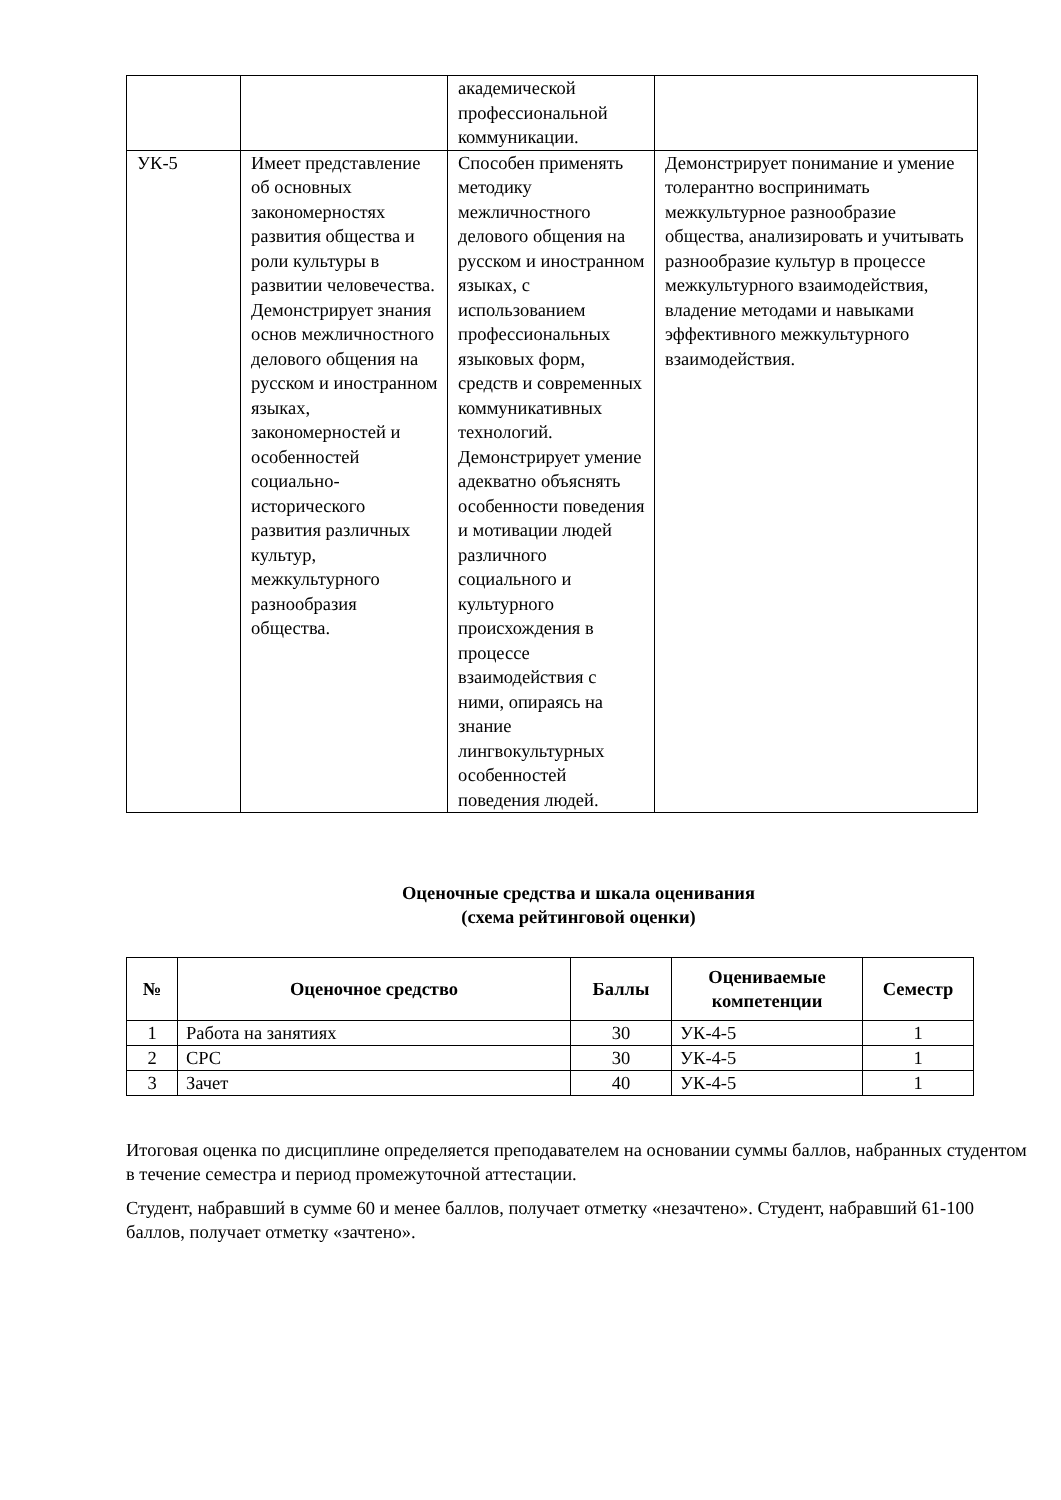| | | академической профессиональной коммуникации. | |
| УК-5 | Имеет представление об основных закономерностях развития общества и роли культуры в развитии человечества. Демонстрирует знания основ межличностного делового общения на русском и иностранном языках, закономерностей и особенностей социально-исторического развития различных культур, межкультурного разнообразия общества. | Способен применять методику межличностного делового общения на русском и иностранном языках, с использованием профессиональных языковых форм, средств и современных коммуникативных технологий. Демонстрирует умение адекватно объяснять особенности поведения и мотивации людей различного социального и культурного происхождения в процессе взаимодействия с ними, опираясь на знание лингвокультурных особенностей поведения людей. | Демонстрирует понимание и умение толерантно воспринимать межкультурное разнообразие общества, анализировать и учитывать разнообразие культур в процессе межкультурного взаимодействия, владение методами и навыками эффективного межкультурного взаимодействия. |
Оценочные средства и шкала оценивания
(схема рейтинговой оценки)
| № | Оценочное средство | Баллы | Оцениваемые компетенции | Семестр |
| --- | --- | --- | --- | --- |
| 1 | Работа на занятиях | 30 | УК-4-5 | 1 |
| 2 | СРС | 30 | УК-4-5 | 1 |
| 3 | Зачет | 40 | УК-4-5 | 1 |
Итоговая оценка по дисциплине определяется преподавателем на основании суммы баллов, набранных студентом в течение семестра и период промежуточной аттестации.
Студент, набравший в сумме 60 и менее баллов, получает отметку «незачтено». Студент, набравший 61-100 баллов, получает отметку «зачтено».